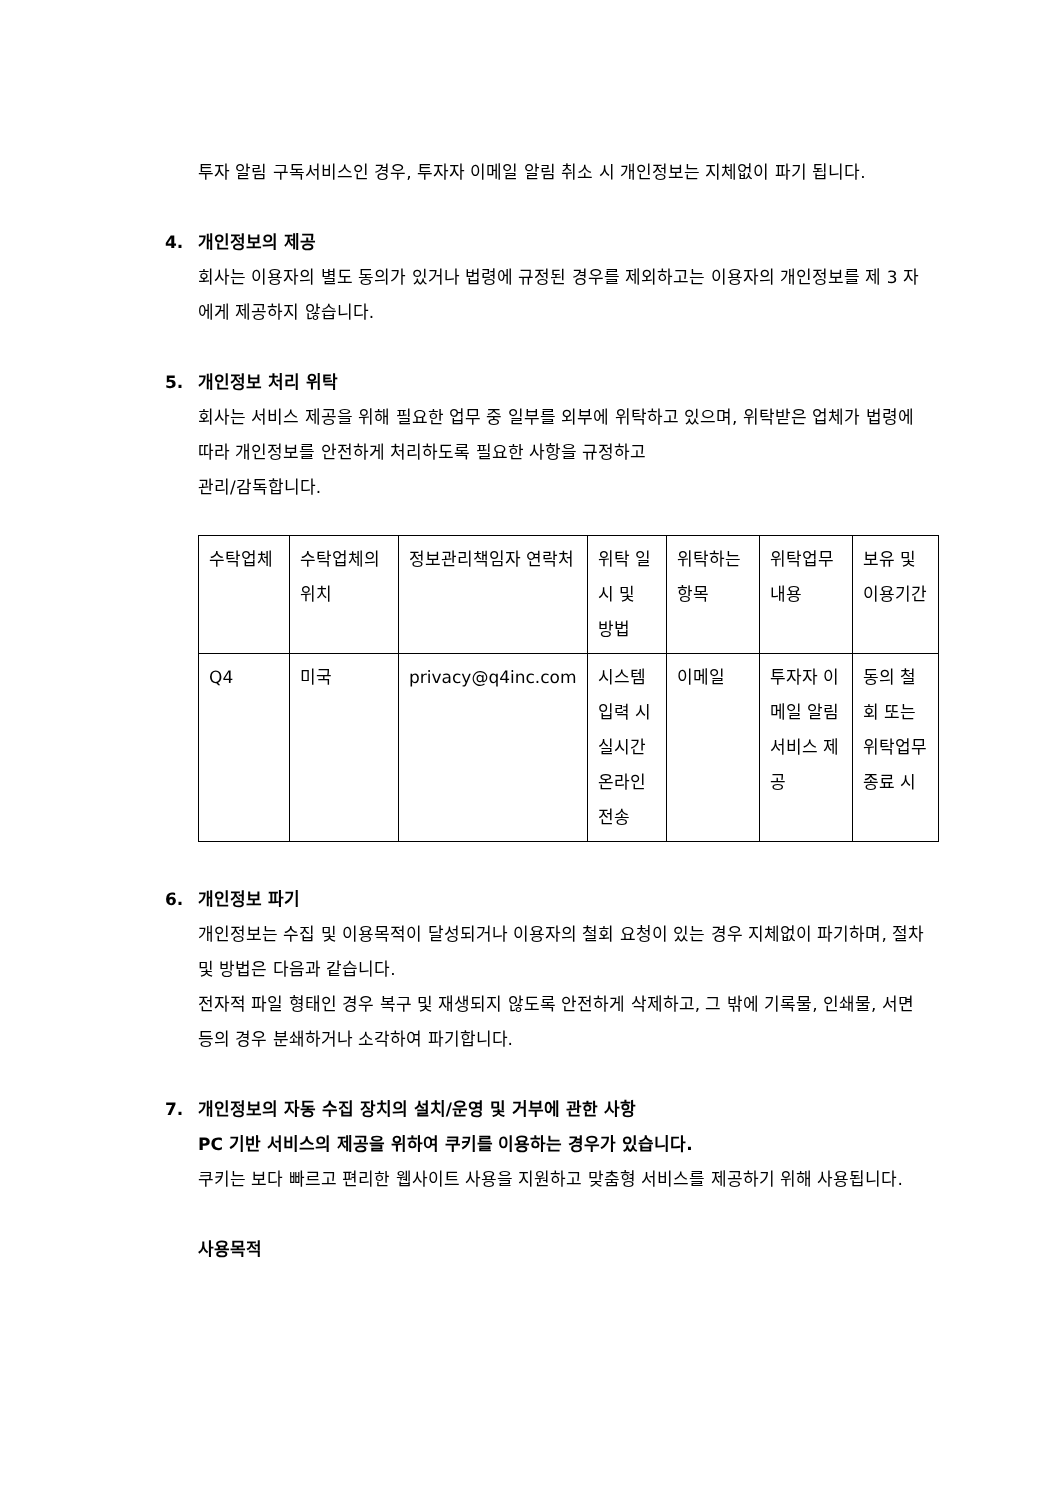투자 알림 구독서비스인 경우, 투자자 이메일 알림 취소 시 개인정보는 지체없이 파기 됩니다.
4. 개인정보의 제공
회사는 이용자의 별도 동의가 있거나 법령에 규정된 경우를 제외하고는 이용자의 개인정보를 제 3 자에게 제공하지 않습니다.
5. 개인정보 처리 위탁
회사는 서비스 제공을 위해 필요한 업무 중 일부를 외부에 위탁하고 있으며, 위탁받은 업체가 법령에 따라 개인정보를 안전하게 처리하도록 필요한 사항을 규정하고
관리/감독합니다.
| 수탁업체 | 수탁업체의 위치 | 정보관리책임자 연락처 | 위탁 일시 및 방법 | 위탁하는 항목 | 위탁업무 내용 | 보유 및 이용기간 |
| Q4 | 미국 | privacy@q4inc.com | 시스템 입력 시 실시간 온라인 전송 | 이메일 | 투자자 이메일 알림 서비스 제공 | 동의 철회 또는 위탁업무 종료 시 |
6. 개인정보 파기
개인정보는 수집 및 이용목적이 달성되거나 이용자의 철회 요청이 있는 경우 지체없이 파기하며, 절차 및 방법은 다음과 같습니다.
전자적 파일 형태인 경우 복구 및 재생되지 않도록 안전하게 삭제하고, 그 밖에 기록물, 인쇄물, 서면 등의 경우 분쇄하거나 소각하여 파기합니다.
7. 개인정보의 자동 수집 장치의 설치/운영 및 거부에 관한 사항
PC 기반 서비스의 제공을 위하여 쿠키를 이용하는 경우가 있습니다.
쿠키는 보다 빠르고 편리한 웹사이트 사용을 지원하고 맞춤형 서비스를 제공하기 위해 사용됩니다.
사용목적